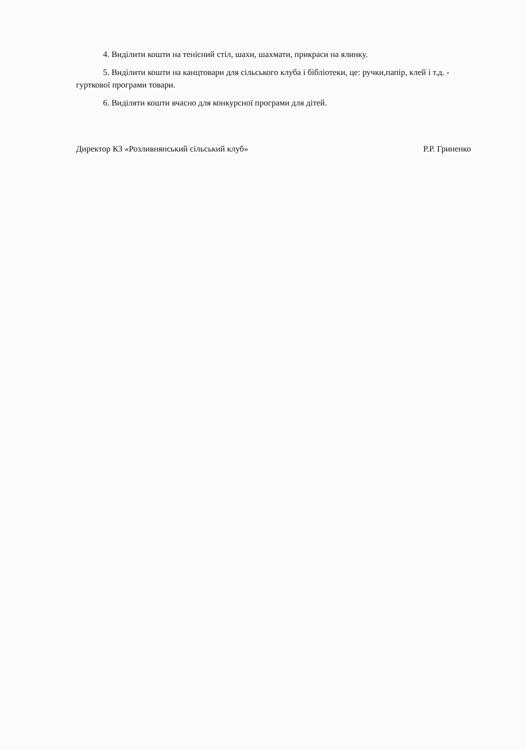4. Виділити кошти на тенісний стіл, шахи, шахмати, прикраси на ялинку.
5. Виділити кошти на канцтовари для сільського клуба і бібліотеки, це: ручки,папір, клей і т.д. - гурткової програми товари.
6. Виділяти кошти вчасно для конкурсної програми для дітей.
Директор КЗ «Розливнянський сільський клуб» Р.Р. Гриненко